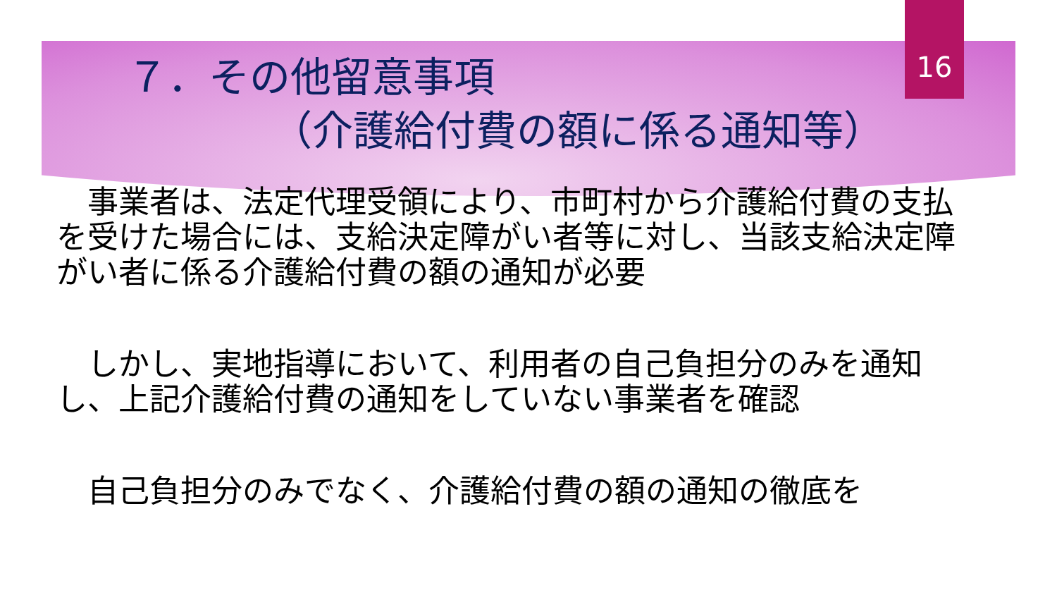16
７．その他留意事項
（介護給付費の額に係る通知等）
　事業者は、法定代理受領により、市町村から介護給付費の支払を受けた場合には、支給決定障がい者等に対し、当該支給決定障がい者に係る介護給付費の額の通知が必要
　しかし、実地指導において、利用者の自己負担分のみを通知し、上記介護給付費の通知をしていない事業者を確認
　自己負担分のみでなく、介護給付費の額の通知の徹底を